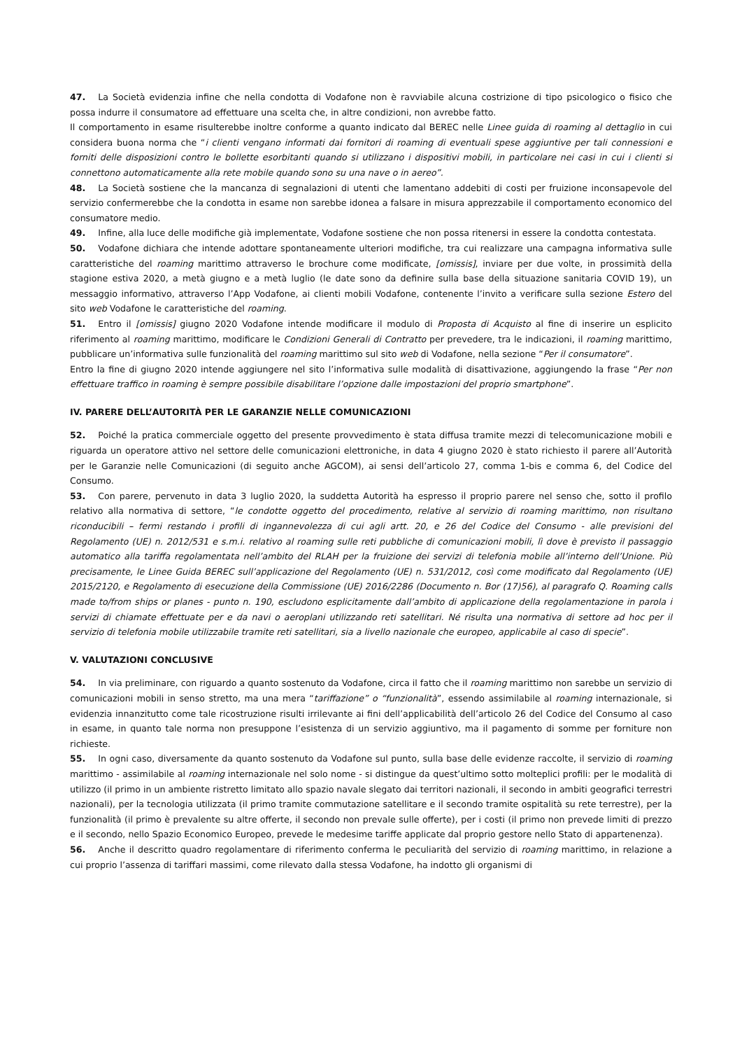47. La Società evidenzia infine che nella condotta di Vodafone non è ravviabile alcuna costrizione di tipo psicologico o fisico che possa indurre il consumatore ad effettuare una scelta che, in altre condizioni, non avrebbe fatto.
Il comportamento in esame risulterebbe inoltre conforme a quanto indicato dal BEREC nelle Linee guida di roaming al dettaglio in cui considera buona norma che “i clienti vengano informati dai fornitori di roaming di eventuali spese aggiuntive per tali connessioni e forniti delle disposizioni contro le bollette esorbitanti quando si utilizzano i dispositivi mobili, in particolare nei casi in cui i clienti si connettono automaticamente alla rete mobile quando sono su una nave o in aereo”.
48. La Società sostiene che la mancanza di segnalazioni di utenti che lamentano addebiti di costi per fruizione inconsapevole del servizio confermerebbe che la condotta in esame non sarebbe idonea a falsare in misura apprezzabile il comportamento economico del consumatore medio.
49. Infine, alla luce delle modifiche già implementate, Vodafone sostiene che non possa ritenersi in essere la condotta contestata.
50. Vodafone dichiara che intende adottare spontaneamente ulteriori modifiche, tra cui realizzare una campagna informativa sulle caratteristiche del roaming marittimo attraverso le brochure come modificate, [omissis], inviare per due volte, in prossimità della stagione estiva 2020, a metà giugno e a metà luglio (le date sono da definire sulla base della situazione sanitaria COVID 19), un messaggio informativo, attraverso l’App Vodafone, ai clienti mobili Vodafone, contenente l’invito a verificare sulla sezione Estero del sito web Vodafone le caratteristiche del roaming.
51. Entro il [omissis] giugno 2020 Vodafone intende modificare il modulo di Proposta di Acquisto al fine di inserire un esplicito riferimento al roaming marittimo, modificare le Condizioni Generali di Contratto per prevedere, tra le indicazioni, il roaming marittimo, pubblicare un’informativa sulle funzionalità del roaming marittimo sul sito web di Vodafone, nella sezione “Per il consumatore”.
Entro la fine di giugno 2020 intende aggiungere nel sito l’informativa sulle modalità di disattivazione, aggiungendo la frase “Per non effettuare traffico in roaming è sempre possibile disabilitare l’opzione dalle impostazioni del proprio smartphone”.
IV. PARERE DELL’AUTORITÀ PER LE GARANZIE NELLE COMUNICAZIONI
52. Poiché la pratica commerciale oggetto del presente provvedimento è stata diffusa tramite mezzi di telecomunicazione mobili e riguarda un operatore attivo nel settore delle comunicazioni elettroniche, in data 4 giugno 2020 è stato richiesto il parere all’Autorità per le Garanzie nelle Comunicazioni (di seguito anche AGCOM), ai sensi dell’articolo 27, comma 1-bis e comma 6, del Codice del Consumo.
53. Con parere, pervenuto in data 3 luglio 2020, la suddetta Autorità ha espresso il proprio parere nel senso che, sotto il profilo relativo alla normativa di settore, “le condotte oggetto del procedimento, relative al servizio di roaming marittimo, non risultano riconducibili – fermi restando i profili di ingannevolezza di cui agli artt. 20, e 26 del Codice del Consumo - alle previsioni del Regolamento (UE) n. 2012/531 e s.m.i. relativo al roaming sulle reti pubbliche di comunicazioni mobili, lì dove è previsto il passaggio automatico alla tariffa regolamentata nell’ambito del RLAH per la fruizione dei servizi di telefonia mobile all’interno dell’Unione. Più precisamente, le Linee Guida BEREC sull’applicazione del Regolamento (UE) n. 531/2012, così come modificato dal Regolamento (UE) 2015/2120, e Regolamento di esecuzione della Commissione (UE) 2016/2286 (Documento n. Bor (17)56), al paragrafo Q. Roaming calls made to/from ships or planes - punto n. 190, escludono esplicitamente dall’ambito di applicazione della regolamentazione in parola i servizi di chiamate effettuate per e da navi o aeroplani utilizzando reti satellitari. Né risulta una normativa di settore ad hoc per il servizio di telefonia mobile utilizzabile tramite reti satellitari, sia a livello nazionale che europeo, applicabile al caso di specie”.
V. VALUTAZIONI CONCLUSIVE
54. In via preliminare, con riguardo a quanto sostenuto da Vodafone, circa il fatto che il roaming marittimo non sarebbe un servizio di comunicazioni mobili in senso stretto, ma una mera “tariffazione” o “funzionalità”, essendo assimilabile al roaming internazionale, si evidenzia innanzitutto come tale ricostruzione risulti irrilevante ai fini dell’applicabilità dell’articolo 26 del Codice del Consumo al caso in esame, in quanto tale norma non presuppone l’esistenza di un servizio aggiuntivo, ma il pagamento di somme per forniture non richieste.
55. In ogni caso, diversamente da quanto sostenuto da Vodafone sul punto, sulla base delle evidenze raccolte, il servizio di roaming marittimo - assimilabile al roaming internazionale nel solo nome - si distingue da quest’ultimo sotto molteplici profili: per le modalità di utilizzo (il primo in un ambiente ristretto limitato allo spazio navale slegato dai territori nazionali, il secondo in ambiti geografici terrestri nazionali), per la tecnologia utilizzata (il primo tramite commutazione satellitare e il secondo tramite ospitalità su rete terrestre), per la funzionalità (il primo è prevalente su altre offerte, il secondo non prevale sulle offerte), per i costi (il primo non prevede limiti di prezzo e il secondo, nello Spazio Economico Europeo, prevede le medesime tariffe applicate dal proprio gestore nello Stato di appartenenza).
56. Anche il descritto quadro regolamentare di riferimento conferma le peculiarità del servizio di roaming marittimo, in relazione a cui proprio l’assenza di tariffari massimi, come rilevato dalla stessa Vodafone, ha indotto gli organismi di